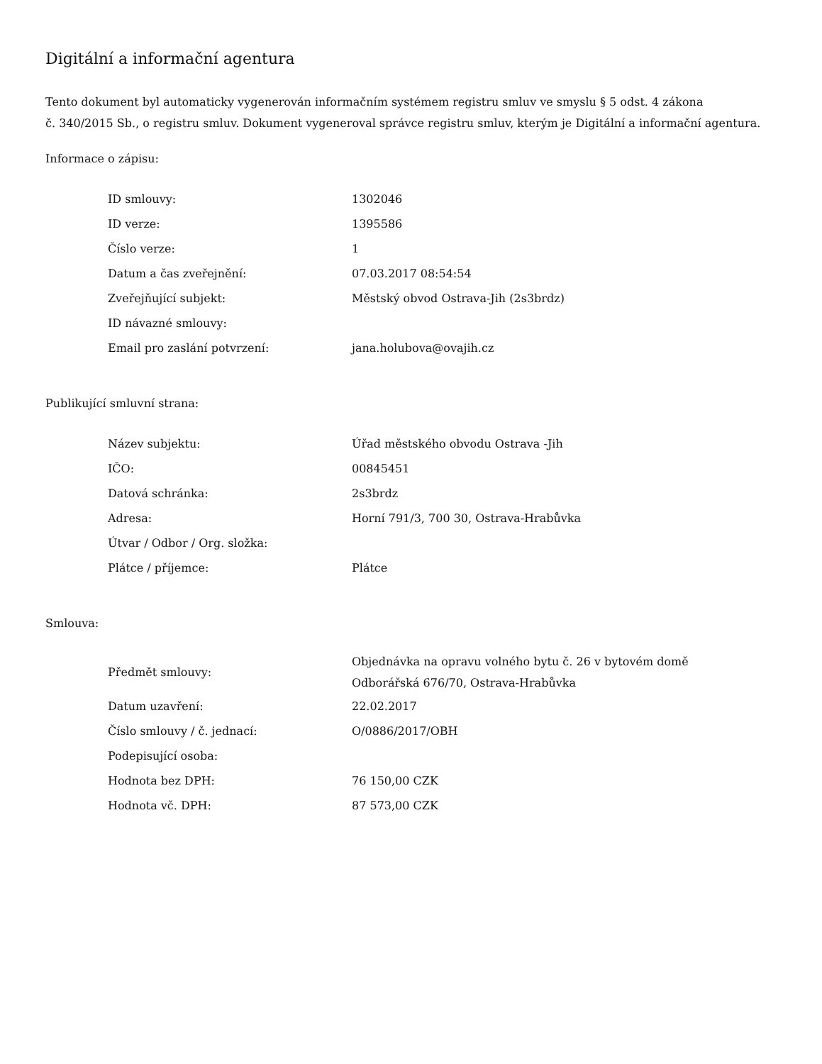Digitální a informační agentura
Tento dokument byl automaticky vygenerován informačním systémem registru smluv ve smyslu § 5 odst. 4 zákona
č. 340/2015 Sb., o registru smluv. Dokument vygeneroval správce registru smluv, kterým je Digitální a informační agentura.
Informace o zápisu:
| ID smlouvy: | 1302046 |
| ID verze: | 1395586 |
| Číslo verze: | 1 |
| Datum a čas zveřejnění: | 07.03.2017 08:54:54 |
| Zveřejňující subjekt: | Městský obvod Ostrava-Jih (2s3brdz) |
| ID návazné smlouvy: | |
| Email pro zaslání potvrzení: | jana.holubova@ovajih.cz |
Publikující smluvní strana:
| Název subjektu: | Úřad městského obvodu Ostrava -Jih |
| IČO: | 00845451 |
| Datová schránka: | 2s3brdz |
| Adresa: | Horní 791/3, 700 30, Ostrava-Hrabůvka |
| Útvar / Odbor / Org. složka: | |
| Plátce / příjemce: | Plátce |
Smlouva:
| Předmět smlouvy: | Objednávka na opravu volného bytu č. 26 v bytovém domě Odborářská 676/70, Ostrava-Hrabůvka |
| Datum uzavření: | 22.02.2017 |
| Číslo smlouvy / č. jednací: | O/0886/2017/OBH |
| Podepisující osoba: | |
| Hodnota bez DPH: | 76 150,00 CZK |
| Hodnota vč. DPH: | 87 573,00 CZK |